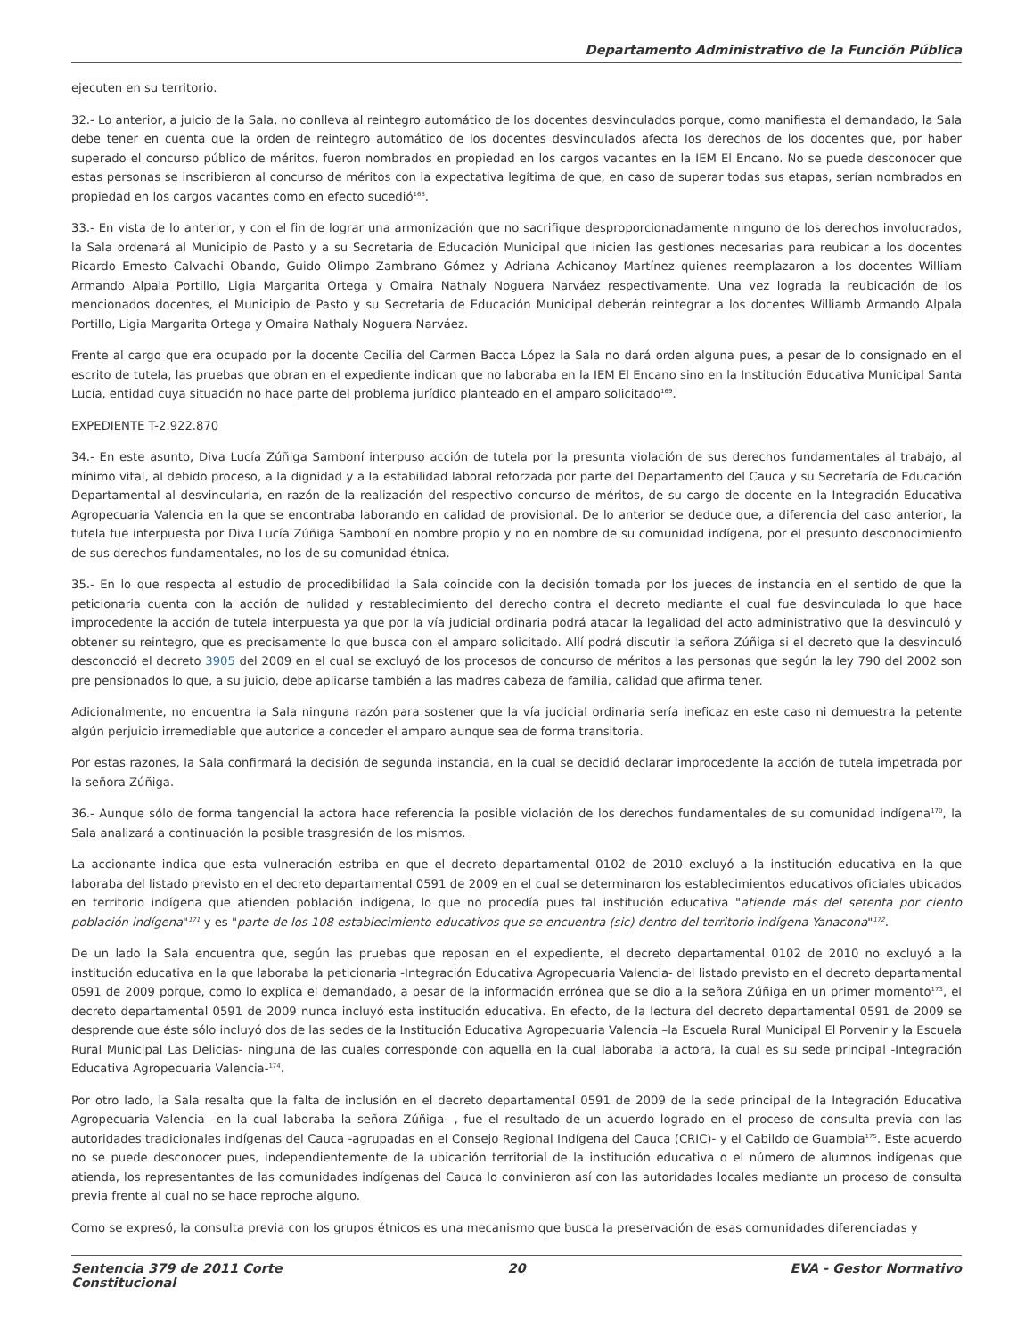Departamento Administrativo de la Función Pública
ejecuten en su territorio.
32.- Lo anterior, a juicio de la Sala, no conlleva al reintegro automático de los docentes desvinculados porque, como manifiesta el demandado, la Sala debe tener en cuenta que la orden de reintegro automático de los docentes desvinculados afecta los derechos de los docentes que, por haber superado el concurso público de méritos, fueron nombrados en propiedad en los cargos vacantes en la IEM El Encano. No se puede desconocer que estas personas se inscribieron al concurso de méritos con la expectativa legítima de que, en caso de superar todas sus etapas, serían nombrados en propiedad en los cargos vacantes como en efecto sucedió<sup>168</sup>.
33.- En vista de lo anterior, y con el fin de lograr una armonización que no sacrifique desproporcionadamente ninguno de los derechos involucrados, la Sala ordenará al Municipio de Pasto y a su Secretaria de Educación Municipal que inicien las gestiones necesarias para reubicar a los docentes Ricardo Ernesto Calvachi Obando, Guido Olimpo Zambrano Gómez y Adriana Achicanoy Martínez quienes reemplazaron a los docentes William Armando Alpala Portillo, Ligia Margarita Ortega y Omaira Nathaly Noguera Narváez respectivamente. Una vez lograda la reubicación de los mencionados docentes, el Municipio de Pasto y su Secretaria de Educación Municipal deberán reintegrar a los docentes Williamb Armando Alpala Portillo, Ligia Margarita Ortega y Omaira Nathaly Noguera Narváez.
Frente al cargo que era ocupado por la docente Cecilia del Carmen Bacca López la Sala no dará orden alguna pues, a pesar de lo consignado en el escrito de tutela, las pruebas que obran en el expediente indican que no laboraba en la IEM El Encano sino en la Institución Educativa Municipal Santa Lucía, entidad cuya situación no hace parte del problema jurídico planteado en el amparo solicitado<sup>169</sup>.
EXPEDIENTE T-2.922.870
34.- En este asunto, Diva Lucía Zúñiga Samboní interpuso acción de tutela por la presunta violación de sus derechos fundamentales al trabajo, al mínimo vital, al debido proceso, a la dignidad y a la estabilidad laboral reforzada por parte del Departamento del Cauca y su Secretaría de Educación Departamental al desvincularla, en razón de la realización del respectivo concurso de méritos, de su cargo de docente en la Integración Educativa Agropecuaria Valencia en la que se encontraba laborando en calidad de provisional. De lo anterior se deduce que, a diferencia del caso anterior, la tutela fue interpuesta por Diva Lucía Zúñiga Samboní en nombre propio y no en nombre de su comunidad indígena, por el presunto desconocimiento de sus derechos fundamentales, no los de su comunidad étnica.
35.- En lo que respecta al estudio de procedibilidad la Sala coincide con la decisión tomada por los jueces de instancia en el sentido de que la peticionaria cuenta con la acción de nulidad y restablecimiento del derecho contra el decreto mediante el cual fue desvinculada lo que hace improcedente la acción de tutela interpuesta ya que por la vía judicial ordinaria podrá atacar la legalidad del acto administrativo que la desvinculó y obtener su reintegro, que es precisamente lo que busca con el amparo solicitado. Allí podrá discutir la señora Zúñiga si el decreto que la desvinculó desconoció el decreto 3905 del 2009 en el cual se excluyó de los procesos de concurso de méritos a las personas que según la ley 790 del 2002 son pre pensionados lo que, a su juicio, debe aplicarse también a las madres cabeza de familia, calidad que afirma tener.
Adicionalmente, no encuentra la Sala ninguna razón para sostener que la vía judicial ordinaria sería ineficaz en este caso ni demuestra la petente algún perjuicio irremediable que autorice a conceder el amparo aunque sea de forma transitoria.
Por estas razones, la Sala confirmará la decisión de segunda instancia, en la cual se decidió declarar improcedente la acción de tutela impetrada por la señora Zúñiga.
36.- Aunque sólo de forma tangencial la actora hace referencia la posible violación de los derechos fundamentales de su comunidad indígena<sup>170</sup>, la Sala analizará a continuación la posible trasgresión de los mismos.
La accionante indica que esta vulneración estriba en que el decreto departamental 0102 de 2010 excluyó a la institución educativa en la que laboraba del listado previsto en el decreto departamental 0591 de 2009 en el cual se determinaron los establecimientos educativos oficiales ubicados en territorio indígena que atienden población indígena, lo que no procedía pues tal institución educativa "atiende más del setenta por ciento población indígena"<sup>171</sup> y es "parte de los 108 establecimiento educativos que se encuentra (sic) dentro del territorio indígena Yanacona"<sup>172</sup>.
De un lado la Sala encuentra que, según las pruebas que reposan en el expediente, el decreto departamental 0102 de 2010 no excluyó a la institución educativa en la que laboraba la peticionaria -Integración Educativa Agropecuaria Valencia- del listado previsto en el decreto departamental 0591 de 2009 porque, como lo explica el demandado, a pesar de la información errónea que se dio a la señora Zúñiga en un primer momento<sup>173</sup>, el decreto departamental 0591 de 2009 nunca incluyó esta institución educativa. En efecto, de la lectura del decreto departamental 0591 de 2009 se desprende que éste sólo incluyó dos de las sedes de la Institución Educativa Agropecuaria Valencia –la Escuela Rural Municipal El Porvenir y la Escuela Rural Municipal Las Delicias- ninguna de las cuales corresponde con aquella en la cual laboraba la actora, la cual es su sede principal -Integración Educativa Agropecuaria Valencia-<sup>174</sup>.
Por otro lado, la Sala resalta que la falta de inclusión en el decreto departamental 0591 de 2009 de la sede principal de la Integración Educativa Agropecuaria Valencia –en la cual laboraba la señora Zúñiga- , fue el resultado de un acuerdo logrado en el proceso de consulta previa con las autoridades tradicionales indígenas del Cauca -agrupadas en el Consejo Regional Indígena del Cauca (CRIC)- y el Cabildo de Guambia<sup>175</sup>. Este acuerdo no se puede desconocer pues, independientemente de la ubicación territorial de la institución educativa o el número de alumnos indígenas que atienda, los representantes de las comunidades indígenas del Cauca lo convinieron así con las autoridades locales mediante un proceso de consulta previa frente al cual no se hace reproche alguno.
Como se expresó, la consulta previa con los grupos étnicos es una mecanismo que busca la preservación de esas comunidades diferenciadas y
Sentencia 379 de 2011 Corte Constitucional
20 EVA - Gestor Normativo